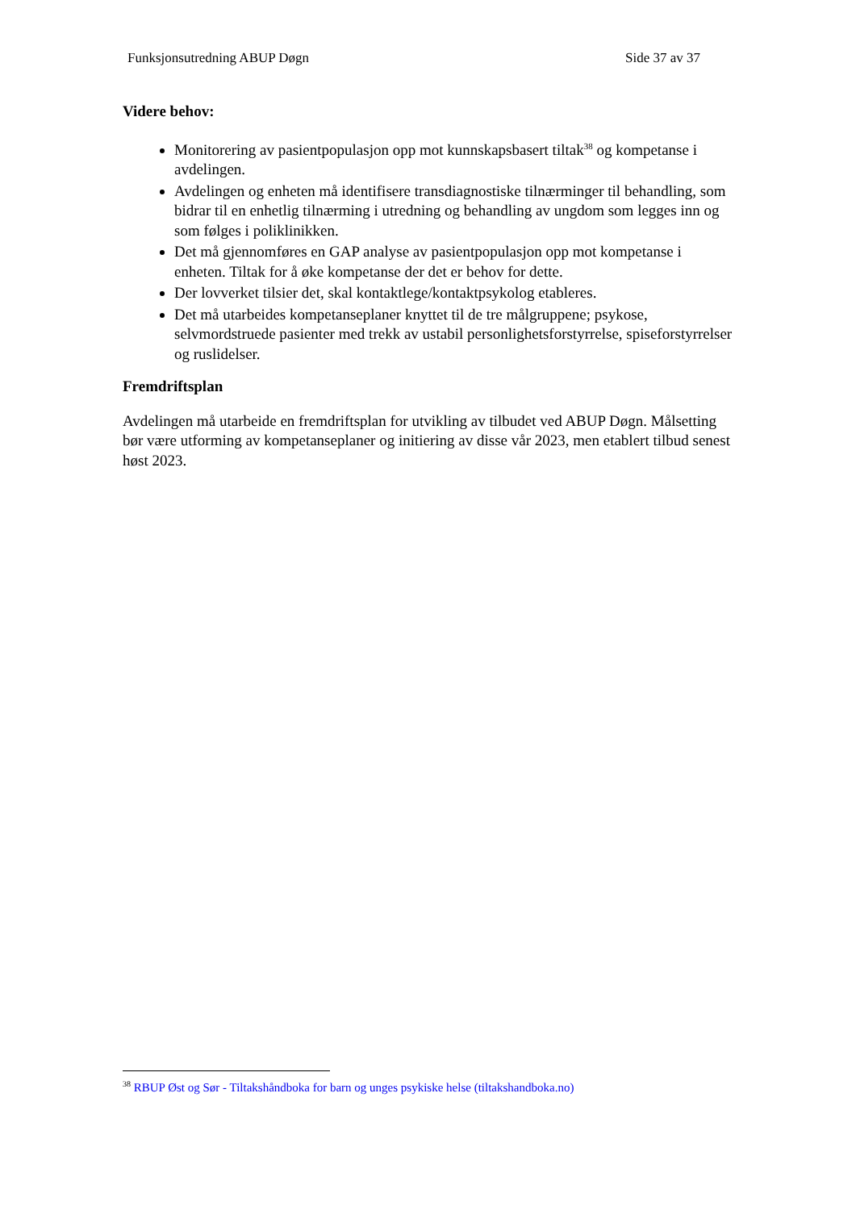Funksjonsutredning ABUP Døgn Side 37 av 37
Videre behov:
Monitorering av pasientpopulasjon opp mot kunnskapsbasert tiltak<sup>38</sup> og kompetanse i avdelingen.
Avdelingen og enheten må identifisere transdiagnostiske tilnærminger til behandling, som bidrar til en enhetlig tilnærming i utredning og behandling av ungdom som legges inn og som følges i poliklinikken.
Det må gjennomføres en GAP analyse av pasientpopulasjon opp mot kompetanse i enheten. Tiltak for å øke kompetanse der det er behov for dette.
Der lovverket tilsier det, skal kontaktlege/kontaktpsykolog etableres.
Det må utarbeides kompetanseplaner knyttet til de tre målgruppene; psykose, selvmordstruede pasienter med trekk av ustabil personlighetsforstyrrelse, spiseforstyrrelser og ruslidelser.
Fremdriftsplan
Avdelingen må utarbeide en fremdriftsplan for utvikling av tilbudet ved ABUP Døgn. Målsetting bør være utforming av kompetanseplaner og initiering av disse vår 2023, men etablert tilbud senest høst 2023.
<sup>38</sup> RBUP Øst og Sør - Tiltakshåndboka for barn og unges psykiske helse (tiltakshandboka.no)